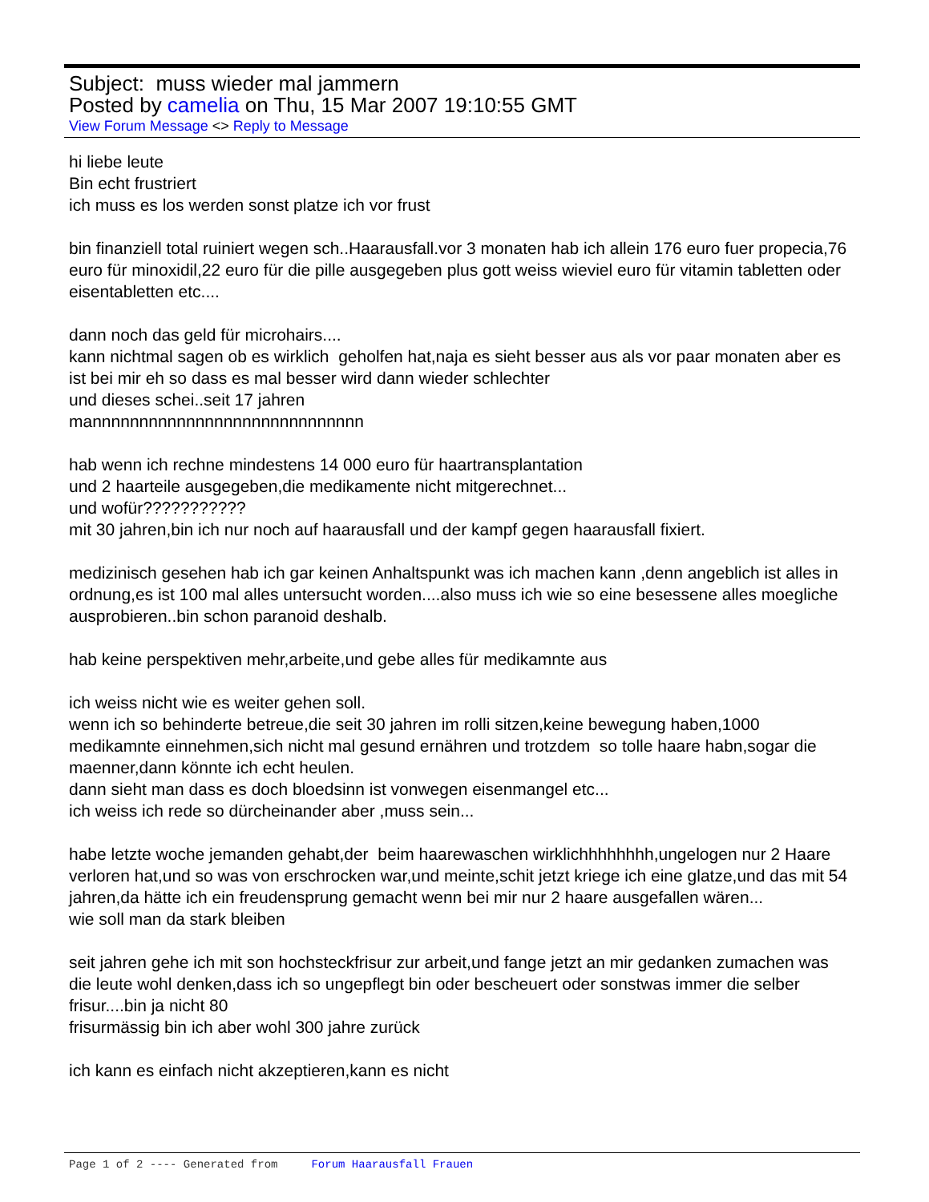Subject: muss wieder mal jammern
Posted by camelia on Thu, 15 Mar 2007 19:10:55 GMT
View Forum Message <> Reply to Message
hi liebe leute
Bin echt frustriert
ich muss es los werden sonst platze ich vor frust
bin finanziell total ruiniert wegen sch..Haarausfall.vor 3 monaten hab ich allein 176 euro fuer propecia,76 euro für minoxidil,22 euro für die pille ausgegeben plus gott weiss wieviel euro für vitamin tabletten oder eisentabletten etc....
dann noch das geld für microhairs....
kann nichtmal sagen ob es wirklich geholfen hat,naja es sieht besser aus als vor paar monaten aber es ist bei mir eh so dass es mal besser wird dann wieder schlechter
und dieses schei..seit 17 jahren
mannnnnnnnnnnnnnnnnnnnnnnnnnnnn
hab wenn ich rechne mindestens 14 000 euro für haartransplantation
und 2 haarteile ausgegeben,die medikamente nicht mitgerechnet...
und wofür???????????
mit 30 jahren,bin ich nur noch auf haarausfall und der kampf gegen haarausfall fixiert.
medizinisch gesehen hab ich gar keinen Anhaltspunkt was ich machen kann ,denn angeblich ist alles in ordnung,es ist 100 mal alles untersucht worden....also muss ich wie so eine besessene alles moegliche ausprobieren..bin schon paranoid deshalb.
hab keine perspektiven mehr,arbeite,und gebe alles für medikamnte aus
ich weiss nicht wie es weiter gehen soll.
wenn ich so behinderte betreue,die seit 30 jahren im rolli sitzen,keine bewegung haben,1000 medikamnte einnehmen,sich nicht mal gesund ernähren und trotzdem so tolle haare habn,sogar die maenner,dann könnte ich echt heulen.
dann sieht man dass es doch bloedsinn ist vonwegen eisenmangel etc...
ich weiss ich rede so dürcheinander aber ,muss sein...
habe letzte woche jemanden gehabt,der beim haarewaschen wirklichhhhhhhh,ungelogen nur 2 Haare verloren hat,und so was von erschrocken war,und meinte,schit jetzt kriege ich eine glatze,und das mit 54 jahren,da hätte ich ein freudensprung gemacht wenn bei mir nur 2 haare ausgefallen wären...
wie soll man da stark bleiben
seit jahren gehe ich mit son hochsteckfrisur zur arbeit,und fange jetzt an mir gedanken zumachen was die leute wohl denken,dass ich so ungepflegt bin oder bescheuert oder sonstwas immer die selber frisur....bin ja nicht 80
frisurmässig bin ich aber wohl 300 jahre zurück
ich kann es einfach nicht akzeptieren,kann es nicht
Page 1 of 2 ---- Generated from Forum Haarausfall Frauen